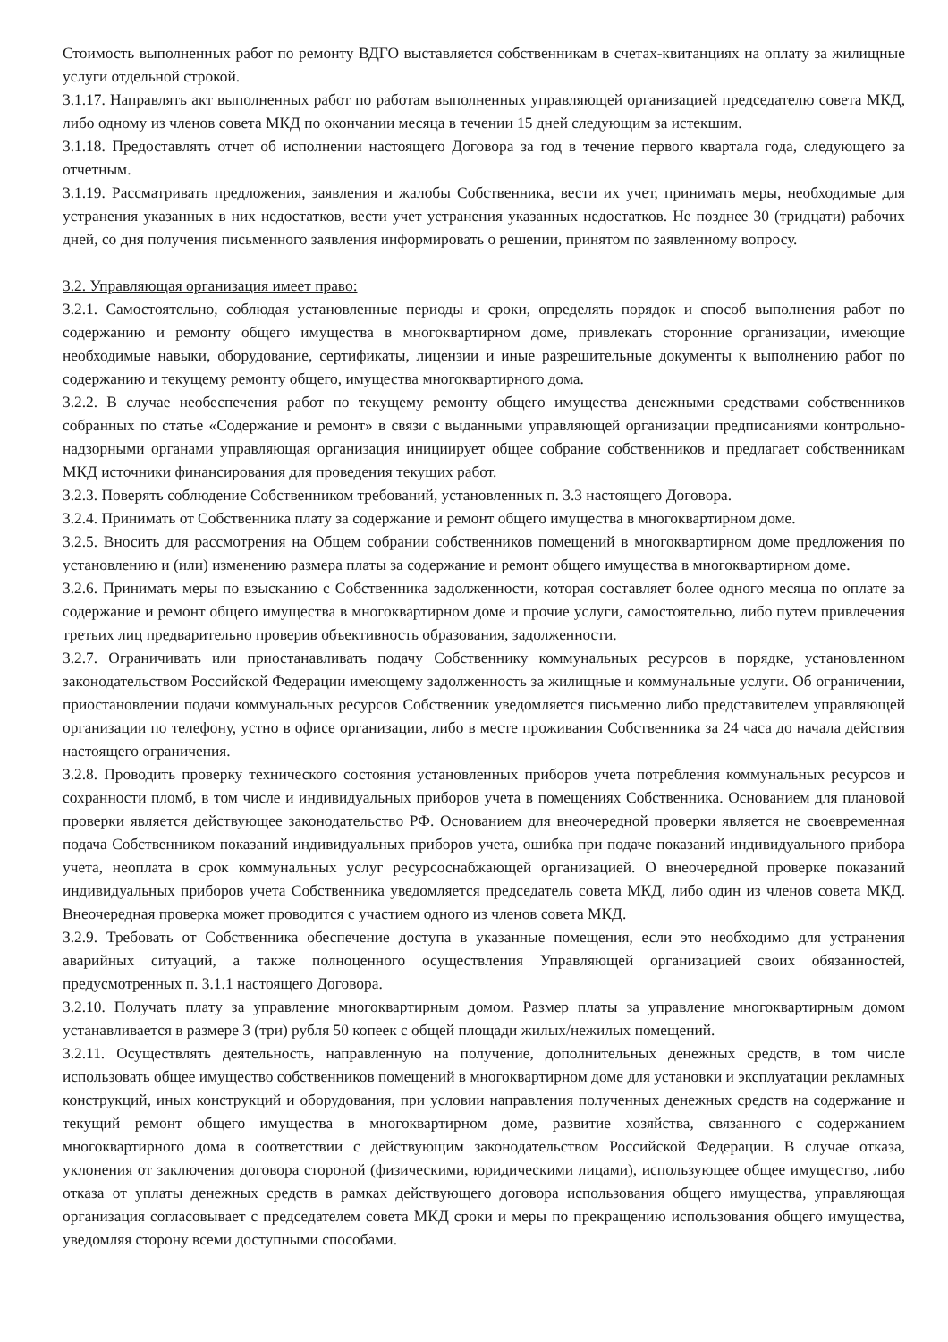Стоимость выполненных работ по ремонту ВДГО выставляется собственникам в счетах-квитанциях на оплату за жилищные услуги отдельной строкой.
3.1.17. Направлять акт выполненных работ по работам выполненных управляющей организацией председателю совета МКД, либо одному из членов совета МКД по окончании месяца в течении 15 дней следующим за истекшим.
3.1.18. Предоставлять отчет об исполнении настоящего Договора за год в течение первого квартала года, следующего за отчетным.
3.1.19. Рассматривать предложения, заявления и жалобы Собственника, вести их учет, принимать меры, необходимые для устранения указанных в них недостатков, вести учет устранения указанных недостатков. Не позднее 30 (тридцати) рабочих дней, со дня получения письменного заявления информировать о решении, принятом по заявленному вопросу.
3.2. Управляющая организация имеет право:
3.2.1. Самостоятельно, соблюдая установленные периоды и сроки, определять порядок и способ выполнения работ по содержанию и ремонту общего имущества в многоквартирном доме, привлекать сторонние организации, имеющие необходимые навыки, оборудование, сертификаты, лицензии и иные разрешительные документы к выполнению работ по содержанию и текущему ремонту общего, имущества многоквартирного дома.
3.2.2. В случае необеспечения работ по текущему ремонту общего имущества денежными средствами собственников собранных по статье «Содержание и ремонт» в связи с выданными управляющей организации предписаниями контрольно-надзорными органами управляющая организация инициирует общее собрание собственников и предлагает собственникам МКД источники финансирования для проведения текущих работ.
3.2.3. Поверять соблюдение Собственником требований, установленных п. 3.3 настоящего Договора.
3.2.4. Принимать от Собственника плату за содержание и ремонт общего имущества в многоквартирном доме.
3.2.5. Вносить для рассмотрения на Общем собрании собственников помещений в многоквартирном доме предложения по установлению и (или) изменению размера платы за содержание и ремонт общего имущества в многоквартирном доме.
3.2.6. Принимать меры по взысканию с Собственника задолженности, которая составляет более одного месяца по оплате за содержание и ремонт общего имущества в многоквартирном доме и прочие услуги, самостоятельно, либо путем привлечения третьих лиц предварительно проверив объективность образования, задолженности.
3.2.7. Ограничивать или приостанавливать подачу Собственнику коммунальных ресурсов в порядке, установленном законодательством Российской Федерации имеющему задолженность за жилищные и коммунальные услуги. Об ограничении, приостановлении подачи коммунальных ресурсов Собственник уведомляется письменно либо представителем управляющей организации по телефону, устно в офисе организации, либо в месте проживания Собственника за 24 часа до начала действия настоящего ограничения.
3.2.8. Проводить проверку технического состояния установленных приборов учета потребления коммунальных ресурсов и сохранности пломб, в том числе и индивидуальных приборов учета в помещениях Собственника. Основанием для плановой проверки является действующее законодательство РФ. Основанием для внеочередной проверки является не своевременная подача Собственником показаний индивидуальных приборов учета, ошибка при подаче показаний индивидуального прибора учета, неоплата в срок коммунальных услуг ресурсоснабжающей организацией. О внеочередной проверке показаний индивидуальных приборов учета Собственника уведомляется председатель совета МКД, либо один из членов совета МКД. Внеочередная проверка может проводится с участием одного из членов совета МКД.
3.2.9. Требовать от Собственника обеспечение доступа в указанные помещения, если это необходимо для устранения аварийных ситуаций, а также полноценного осуществления Управляющей организацией своих обязанностей, предусмотренных п. 3.1.1 настоящего Договора.
3.2.10. Получать плату за управление многоквартирным домом. Размер платы за управление многоквартирным домом устанавливается в размере 3 (три) рубля 50 копеек с общей площади жилых/нежилых помещений.
3.2.11. Осуществлять деятельность, направленную на получение, дополнительных денежных средств, в том числе использовать общее имущество собственников помещений в многоквартирном доме для установки и эксплуатации рекламных конструкций, иных конструкций и оборудования, при условии направления полученных денежных средств на содержание и текущий ремонт общего имущества в многоквартирном доме, развитие хозяйства, связанного с содержанием многоквартирного дома в соответствии с действующим законодательством Российской Федерации. В случае отказа, уклонения от заключения договора стороной (физическими, юридическими лицами), использующее общее имущество, либо отказа от уплаты денежных средств в рамках действующего договора использования общего имущества, управляющая организация согласовывает с председателем совета МКД сроки и меры по прекращению использования общего имущества, уведомляя сторону всеми доступными способами.